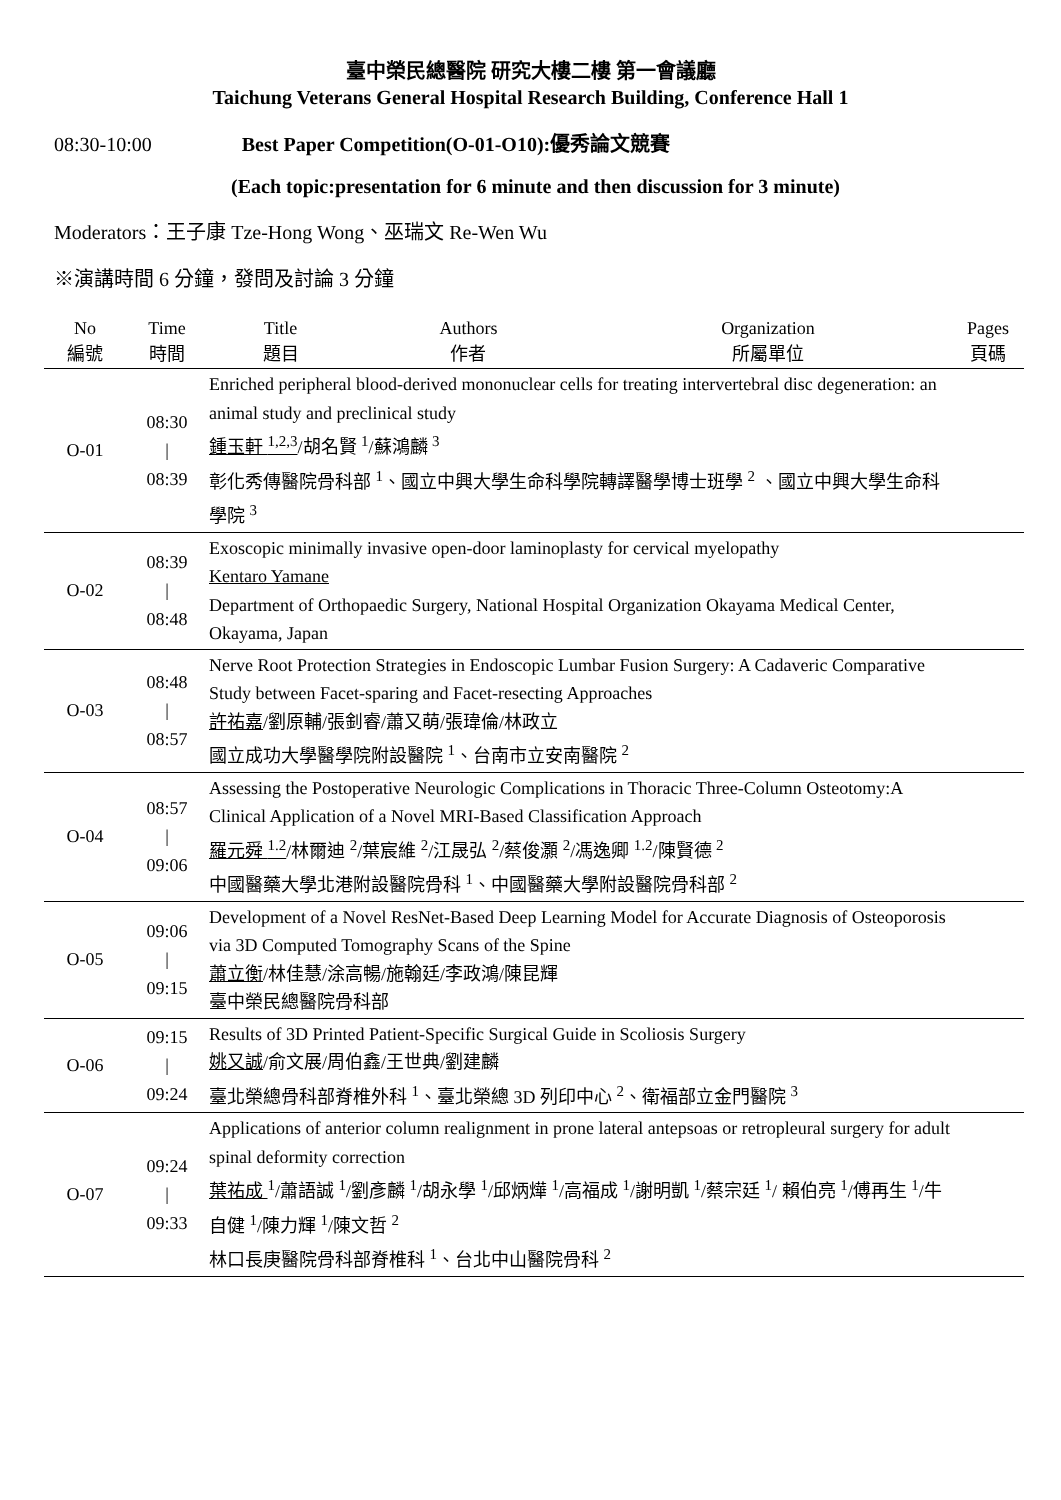臺中榮民總醫院 研究大樓二樓 第一會議廳
Taichung Veterans General Hospital Research Building, Conference Hall 1
08:30-10:00 Best Paper Competition(O-01-O10):優秀論文競賽
(Each topic:presentation for 6 minute and then discussion for 3 minute)
Moderators：王子康 Tze-Hong Wong、巫瑞文 Re-Wen Wu
※演講時間 6 分鐘，發問及討論 3 分鐘
| No 編號 | Time 時間 | Title 題目 | Authors 作者 | Organization 所屬單位 | Pages 頁碼 |
| --- | --- | --- | --- | --- | --- |
| O-01 | 08:30 / 08:39 | Enriched peripheral blood-derived mononuclear cells for treating intervertebral disc degeneration: an animal study and preclinical study 鍾玉軒 <sup>1,2,3</sup> /胡名賢 <sup>1</sup>/蘇鴻麟 <sup>3</sup> 彰化秀傳醫院骨科部 <sup>1</sup>、國立中興大學生命科學院轉譯醫學博士班學 <sup>2</sup> 、國立中興大學生命科學院 <sup>3</sup> | | | |
| O-02 | 08:39 / 08:48 | Exoscopic minimally invasive open-door laminoplasty for cervical myelopathy Kentaro Yamane Department of Orthopaedic Surgery, National Hospital Organization Okayama Medical Center, Okayama, Japan | | | |
| O-03 | 08:48 / 08:57 | Nerve Root Protection Strategies in Endoscopic Lumbar Fusion Surgery: A Cadaveric Comparative Study between Facet-sparing and Facet-resecting Approaches 許祐嘉 /劉原輔/張釗睿/蕭又萌/張瑋倫/林政立 國立成功大學醫學院附設醫院 <sup>1</sup>、台南市立安南醫院 <sup>2</sup> | | | |
| O-04 | 08:57 / 09:06 | Assessing the Postoperative Neurologic Complications in Thoracic Three-Column Osteotomy:A Clinical Application of a Novel MRI-Based Classification Approach 羅元舜 <sup>1.2</sup> /林爾迪 <sup>2</sup>/葉宸維 <sup>2</sup>/江晟弘 <sup>2</sup>/蔡俊灝 <sup>2</sup>/馮逸卿 <sup>1.2</sup>/陳賢德 <sup>2</sup> 中國醫藥大學北港附設醫院骨科 <sup>1</sup>、中國醫藥大學附設醫院骨科部 <sup>2</sup> | | | |
| O-05 | 09:06 / 09:15 | Development of a Novel ResNet-Based Deep Learning Model for Accurate Diagnosis of Osteoporosis via 3D Computed Tomography Scans of the Spine 蕭立衡 /林佳慧/涂高暢/施翰廷/李政鴻/陳昆輝 臺中榮民總醫院骨科部 | | | |
| O-06 | 09:15 / 09:24 | Results of 3D Printed Patient-Specific Surgical Guide in Scoliosis Surgery 姚又誠 /俞文展/周伯鑫/王世典/劉建麟 臺北榮總骨科部脊椎外科 <sup>1</sup>、臺北榮總 3D 列印中心 <sup>2</sup>、衛福部立金門醫院 <sup>3</sup> | | | |
| O-07 | 09:24 / 09:33 | Applications of anterior column realignment in prone lateral antepsoas or retropleural surgery for adult spinal deformity correction 葉祐成 <sup>1</sup>/蕭語誠 <sup>1</sup>/劉彥麟 <sup>1</sup>/胡永學 <sup>1</sup>/邱炳燁 <sup>1</sup>/高福成 <sup>1</sup>/謝明凱 <sup>1</sup>/蔡宗廷 <sup>1</sup>/ 賴伯亮 <sup>1</sup>/傅再生 <sup>1</sup>/牛自健 <sup>1</sup>/陳力輝 <sup>1</sup>/陳文哲 <sup>2</sup> 林口長庚醫院骨科部脊椎科 <sup>1</sup>、台北中山醫院骨科 <sup>2</sup> | | | |